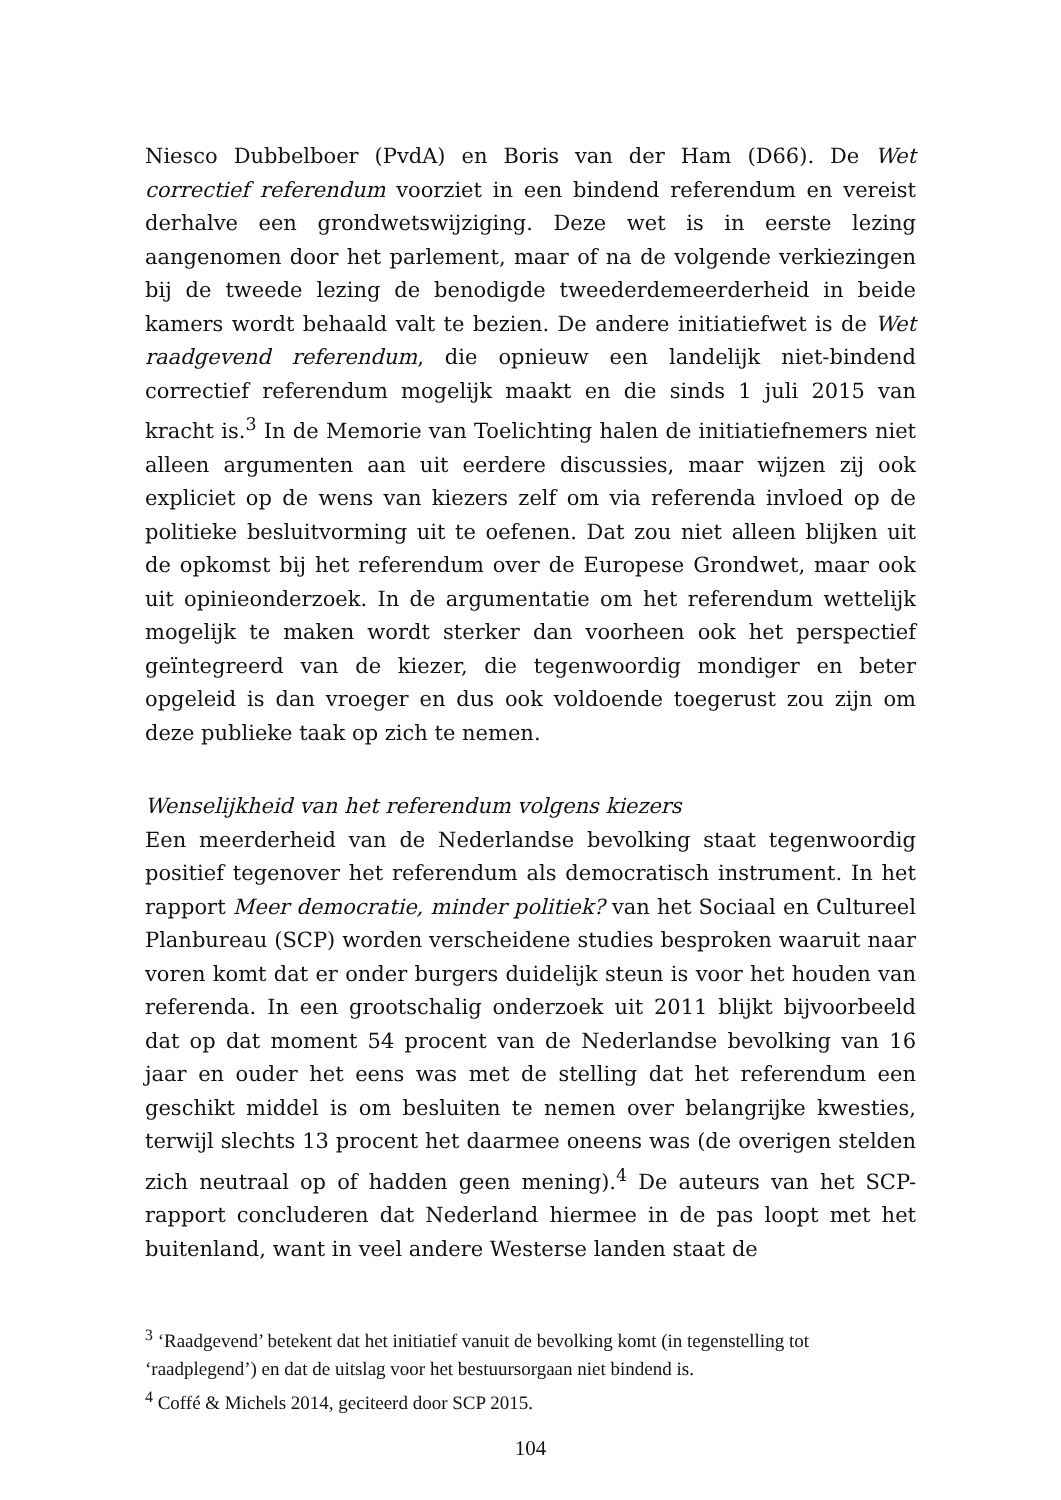Niesco Dubbelboer (PvdA) en Boris van der Ham (D66). De Wet correctief referendum voorziet in een bindend referendum en vereist derhalve een grondwetswijziging. Deze wet is in eerste lezing aangenomen door het parlement, maar of na de volgende verkiezingen bij de tweede lezing de benodigde tweederdemeerderheid in beide kamers wordt behaald valt te bezien. De andere initiatiefwet is de Wet raadgevend referendum, die opnieuw een landelijk niet-bindend correctief referendum mogelijk maakt en die sinds 1 juli 2015 van kracht is.<sup>3</sup> In de Memorie van Toelichting halen de initiatiefnemers niet alleen argumenten aan uit eerdere discussies, maar wijzen zij ook expliciet op de wens van kiezers zelf om via referenda invloed op de politieke besluitvorming uit te oefenen. Dat zou niet alleen blijken uit de opkomst bij het referendum over de Europese Grondwet, maar ook uit opinieonderzoek. In de argumentatie om het referendum wettelijk mogelijk te maken wordt sterker dan voorheen ook het perspectief geïntegreerd van de kiezer, die tegenwoordig mondiger en beter opgeleid is dan vroeger en dus ook voldoende toegerust zou zijn om deze publieke taak op zich te nemen.
Wenselijkheid van het referendum volgens kiezers
Een meerderheid van de Nederlandse bevolking staat tegenwoordig positief tegenover het referendum als democratisch instrument. In het rapport Meer democratie, minder politiek? van het Sociaal en Cultureel Planbureau (SCP) worden verscheidene studies besproken waaruit naar voren komt dat er onder burgers duidelijk steun is voor het houden van referenda. In een grootschalig onderzoek uit 2011 blijkt bijvoorbeeld dat op dat moment 54 procent van de Nederlandse bevolking van 16 jaar en ouder het eens was met de stelling dat het referendum een geschikt middel is om besluiten te nemen over belangrijke kwesties, terwijl slechts 13 procent het daarmee oneens was (de overigen stelden zich neutraal op of hadden geen mening).<sup>4</sup> De auteurs van het SCP-rapport concluderen dat Nederland hiermee in de pas loopt met het buitenland, want in veel andere Westerse landen staat de
<sup>3</sup> ‘Raadgevend’ betekent dat het initiatief vanuit de bevolking komt (in tegenstelling tot ‘raadplegend’) en dat de uitslag voor het bestuursorgaan niet bindend is.
<sup>4</sup> Coffé & Michels 2014, geciteerd door SCP 2015.
104